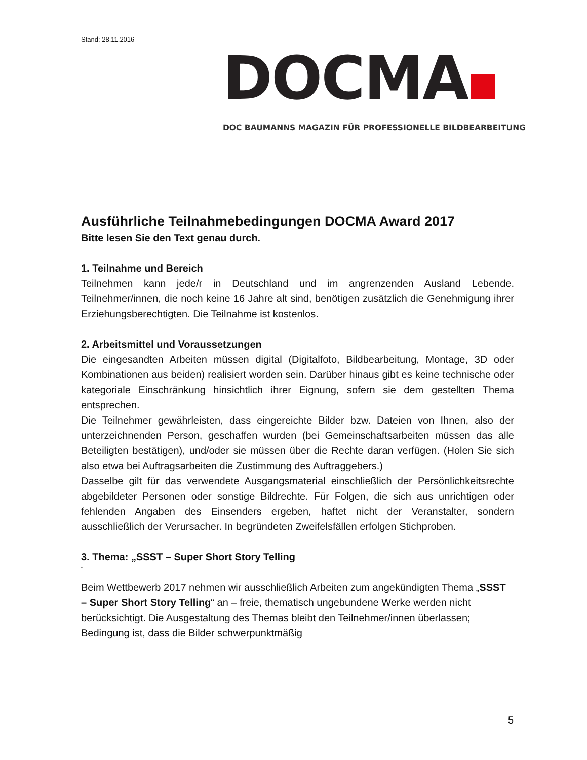Stand: 28.11.2016
DOCMA
DOC BAUMANNS MAGAZIN FÜR PROFESSIONELLE BILDBEARBEITUNG
Ausführliche Teilnahmebedingungen DOCMA Award 2017
Bitte lesen Sie den Text genau durch.
1. Teilnahme und Bereich
Teilnehmen kann jede/r in Deutschland und im angrenzenden Ausland Lebende. Teilnehmer/innen, die noch keine 16 Jahre alt sind, benötigen zusätzlich die Genehmigung ihrer Erziehungsberechtigten. Die Teilnahme ist kostenlos.
2. Arbeitsmittel und Voraussetzungen
Die eingesandten Arbeiten müssen digital (Digitalfoto, Bildbearbeitung, Montage, 3D oder Kombinationen aus beiden) realisiert worden sein. Darüber hinaus gibt es keine technische oder kategoriale Einschränkung hinsichtlich ihrer Eignung, sofern sie dem gestellten Thema entsprechen.
Die Teilnehmer gewährleisten, dass eingereichte Bilder bzw. Dateien von Ihnen, also der unterzeichnenden Person, geschaffen wurden (bei Gemeinschaftsarbeiten müssen das alle Beteiligten bestätigen), und/oder sie müssen über die Rechte daran verfügen. (Holen Sie sich also etwa bei Auftragsarbeiten die Zustimmung des Auftraggebers.)
Dasselbe gilt für das verwendete Ausgangsmaterial einschließlich der Persönlichkeitsrechte abgebildeter Personen oder sonstige Bildrechte. Für Folgen, die sich aus unrichtigen oder fehlenden Angaben des Einsenders ergeben, haftet nicht der Veranstalter, sondern ausschließlich der Verursacher. In begründeten Zweifelsfällen erfolgen Stichproben.
3. Thema: „SSST – Super Short Story Telling
“
Beim Wettbewerb 2017 nehmen wir ausschließlich Arbeiten zum angekündigten Thema „SSST – Super Short Story Telling“ an – freie, thematisch ungebundene Werke werden nicht berücksichtigt. Die Ausgestaltung des Themas bleibt den Teilnehmer/innen überlassen; Bedingung ist, dass die Bilder schwerpunktmäßig
5